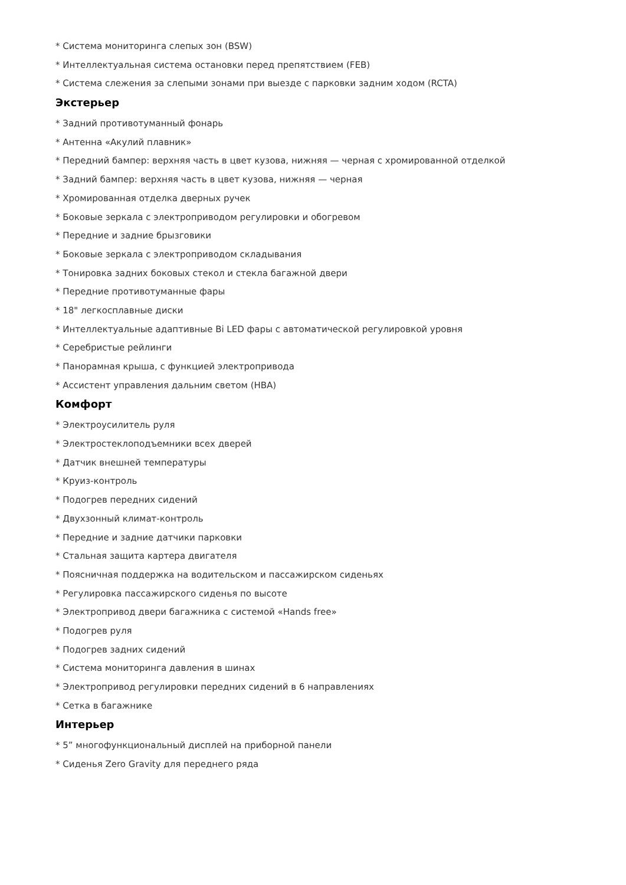* Система мониторинга слепых зон (BSW)
* Интеллектуальная система остановки перед препятствием (FEB)
* Система слежения за слепыми зонами при выезде с парковки задним ходом (RCTA)
Экстерьер
* Задний противотуманный фонарь
* Антенна «Акулий плавник»
* Передний бампер: верхняя часть в цвет кузова, нижняя — черная с хромированной отделкой
* Задний бампер: верхняя часть в цвет кузова, нижняя — черная
* Хромированная отделка дверных ручек
* Боковые зеркала с электроприводом регулировки и обогревом
* Передние и задние брызговики
* Боковые зеркала с электроприводом складывания
* Тонировка задних боковых стекол и стекла багажной двери
* Передние противотуманные фары
* 18" легкосплавные диски
* Интеллектуальные адаптивные Bi LED фары с автоматической регулировкой уровня
* Серебристые рейлинги
* Панорамная крыша, с функцией электропривода
* Ассистент управления дальним светом (HBA)
Комфорт
* Электроусилитель руля
* Электростеклоподъемники всех дверей
* Датчик внешней температуры
* Круиз-контроль
* Подогрев передних сидений
* Двухзонный климат-контроль
* Передние и задние датчики парковки
* Стальная защита картера двигателя
* Поясничная поддержка на водительском и пассажирском сиденьях
* Регулировка пассажирского сиденья по высоте
* Электропривод двери багажника с системой «Hands free»
* Подогрев руля
* Подогрев задних сидений
* Система мониторинга давления в шинах
* Электропривод регулировки передних сидений в 6 направлениях
* Сетка в багажнике
Интерьер
* 5” многофункциональный дисплей на приборной панели
* Сиденья Zero Gravity для переднего ряда